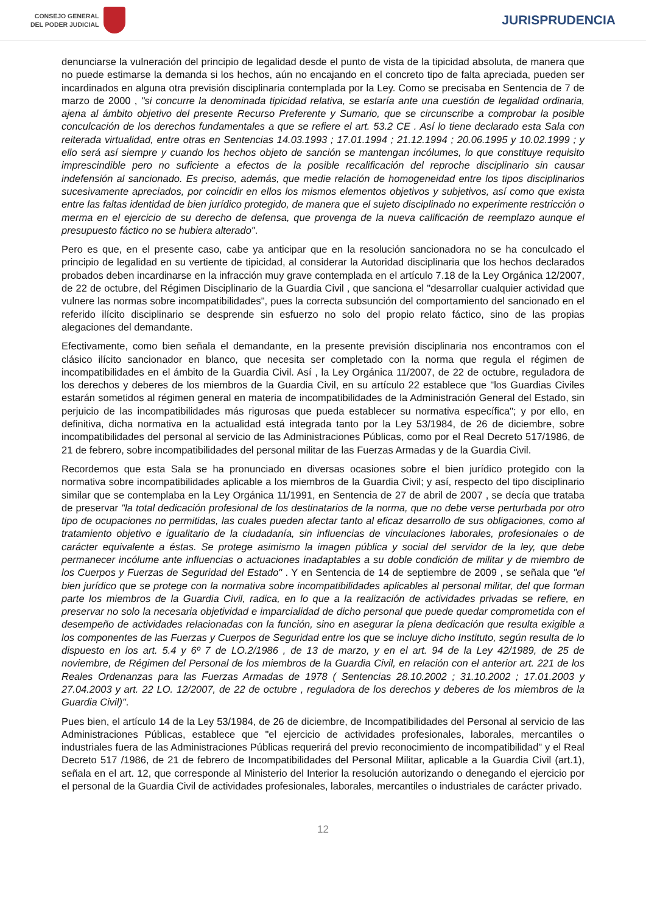CONSEJO GENERAL
DEL PODER JUDICIAL
JURISPRUDENCIA
denunciarse la vulneración del principio de legalidad desde el punto de vista de la tipicidad absoluta, de manera que no puede estimarse la demanda si los hechos, aún no encajando en el concreto tipo de falta apreciada, pueden ser incardinados en alguna otra previsión disciplinaria contemplada por la Ley. Como se precisaba en Sentencia de 7 de marzo de 2000 , "si concurre la denominada tipicidad relativa, se estaría ante una cuestión de legalidad ordinaria, ajena al ámbito objetivo del presente Recurso Preferente y Sumario, que se circunscribe a comprobar la posible conculcación de los derechos fundamentales a que se refiere el art. 53.2 CE . Así lo tiene declarado esta Sala con reiterada virtualidad, entre otras en Sentencias 14.03.1993 ; 17.01.1994 ; 21.12.1994 ; 20.06.1995 y 10.02.1999 ; y ello será así siempre y cuando los hechos objeto de sanción se mantengan incólumes, lo que constituye requisito imprescindible pero no suficiente a efectos de la posible recalificación del reproche disciplinario sin causar indefensión al sancionado. Es preciso, además, que medie relación de homogeneidad entre los tipos disciplinarios sucesivamente apreciados, por coincidir en ellos los mismos elementos objetivos y subjetivos, así como que exista entre las faltas identidad de bien jurídico protegido, de manera que el sujeto disciplinado no experimente restricción o merma en el ejercicio de su derecho de defensa, que provenga de la nueva calificación de reemplazo aunque el presupuesto fáctico no se hubiera alterado".
Pero es que, en el presente caso, cabe ya anticipar que en la resolución sancionadora no se ha conculcado el principio de legalidad en su vertiente de tipicidad, al considerar la Autoridad disciplinaria que los hechos declarados probados deben incardinarse en la infracción muy grave contemplada en el artículo 7.18 de la Ley Orgánica 12/2007, de 22 de octubre, del Régimen Disciplinario de la Guardia Civil , que sanciona el "desarrollar cualquier actividad que vulnere las normas sobre incompatibilidades", pues la correcta subsunción del comportamiento del sancionado en el referido ilícito disciplinario se desprende sin esfuerzo no solo del propio relato fáctico, sino de las propias alegaciones del demandante.
Efectivamente, como bien señala el demandante, en la presente previsión disciplinaria nos encontramos con el clásico ilícito sancionador en blanco, que necesita ser completado con la norma que regula el régimen de incompatibilidades en el ámbito de la Guardia Civil. Así , la Ley Orgánica 11/2007, de 22 de octubre, reguladora de los derechos y deberes de los miembros de la Guardia Civil, en su artículo 22 establece que "los Guardias Civiles estarán sometidos al régimen general en materia de incompatibilidades de la Administración General del Estado, sin perjuicio de las incompatibilidades más rigurosas que pueda establecer su normativa específica"; y por ello, en definitiva, dicha normativa en la actualidad está integrada tanto por la Ley 53/1984, de 26 de diciembre, sobre incompatibilidades del personal al servicio de las Administraciones Públicas, como por el Real Decreto 517/1986, de 21 de febrero, sobre incompatibilidades del personal militar de las Fuerzas Armadas y de la Guardia Civil.
Recordemos que esta Sala se ha pronunciado en diversas ocasiones sobre el bien jurídico protegido con la normativa sobre incompatibilidades aplicable a los miembros de la Guardia Civil; y así, respecto del tipo disciplinario similar que se contemplaba en la Ley Orgánica 11/1991, en Sentencia de 27 de abril de 2007 , se decía que trataba de preservar "la total dedicación profesional de los destinatarios de la norma, que no debe verse perturbada por otro tipo de ocupaciones no permitidas, las cuales pueden afectar tanto al eficaz desarrollo de sus obligaciones, como al tratamiento objetivo e igualitario de la ciudadanía, sin influencias de vinculaciones laborales, profesionales o de carácter equivalente a éstas. Se protege asimismo la imagen pública y social del servidor de la ley, que debe permanecer incólume ante influencias o actuaciones inadaptables a su doble condición de militar y de miembro de los Cuerpos y Fuerzas de Seguridad del Estado" . Y en Sentencia de 14 de septiembre de 2009 , se señala que "el bien jurídico que se protege con la normativa sobre incompatibilidades aplicables al personal militar, del que forman parte los miembros de la Guardia Civil, radica, en lo que a la realización de actividades privadas se refiere, en preservar no solo la necesaria objetividad e imparcialidad de dicho personal que puede quedar comprometida con el desempeño de actividades relacionadas con la función, sino en asegurar la plena dedicación que resulta exigible a los componentes de las Fuerzas y Cuerpos de Seguridad entre los que se incluye dicho Instituto, según resulta de lo dispuesto en los art. 5.4 y 6º 7 de LO.2/1986 , de 13 de marzo, y en el art. 94 de la Ley 42/1989, de 25 de noviembre, de Régimen del Personal de los miembros de la Guardia Civil, en relación con el anterior art. 221 de los Reales Ordenanzas para las Fuerzas Armadas de 1978 ( Sentencias 28.10.2002 ; 31.10.2002 ; 17.01.2003 y 27.04.2003 y art. 22 LO. 12/2007, de 22 de octubre , reguladora de los derechos y deberes de los miembros de la Guardia Civil)".
Pues bien, el artículo 14 de la Ley 53/1984, de 26 de diciembre, de Incompatibilidades del Personal al servicio de las Administraciones Públicas, establece que "el ejercicio de actividades profesionales, laborales, mercantiles o industriales fuera de las Administraciones Públicas requerirá del previo reconocimiento de incompatibilidad" y el Real Decreto 517 /1986, de 21 de febrero de Incompatibilidades del Personal Militar, aplicable a la Guardia Civil (art.1), señala en el art. 12, que corresponde al Ministerio del Interior la resolución autorizando o denegando el ejercicio por el personal de la Guardia Civil de actividades profesionales, laborales, mercantiles o industriales de carácter privado.
12